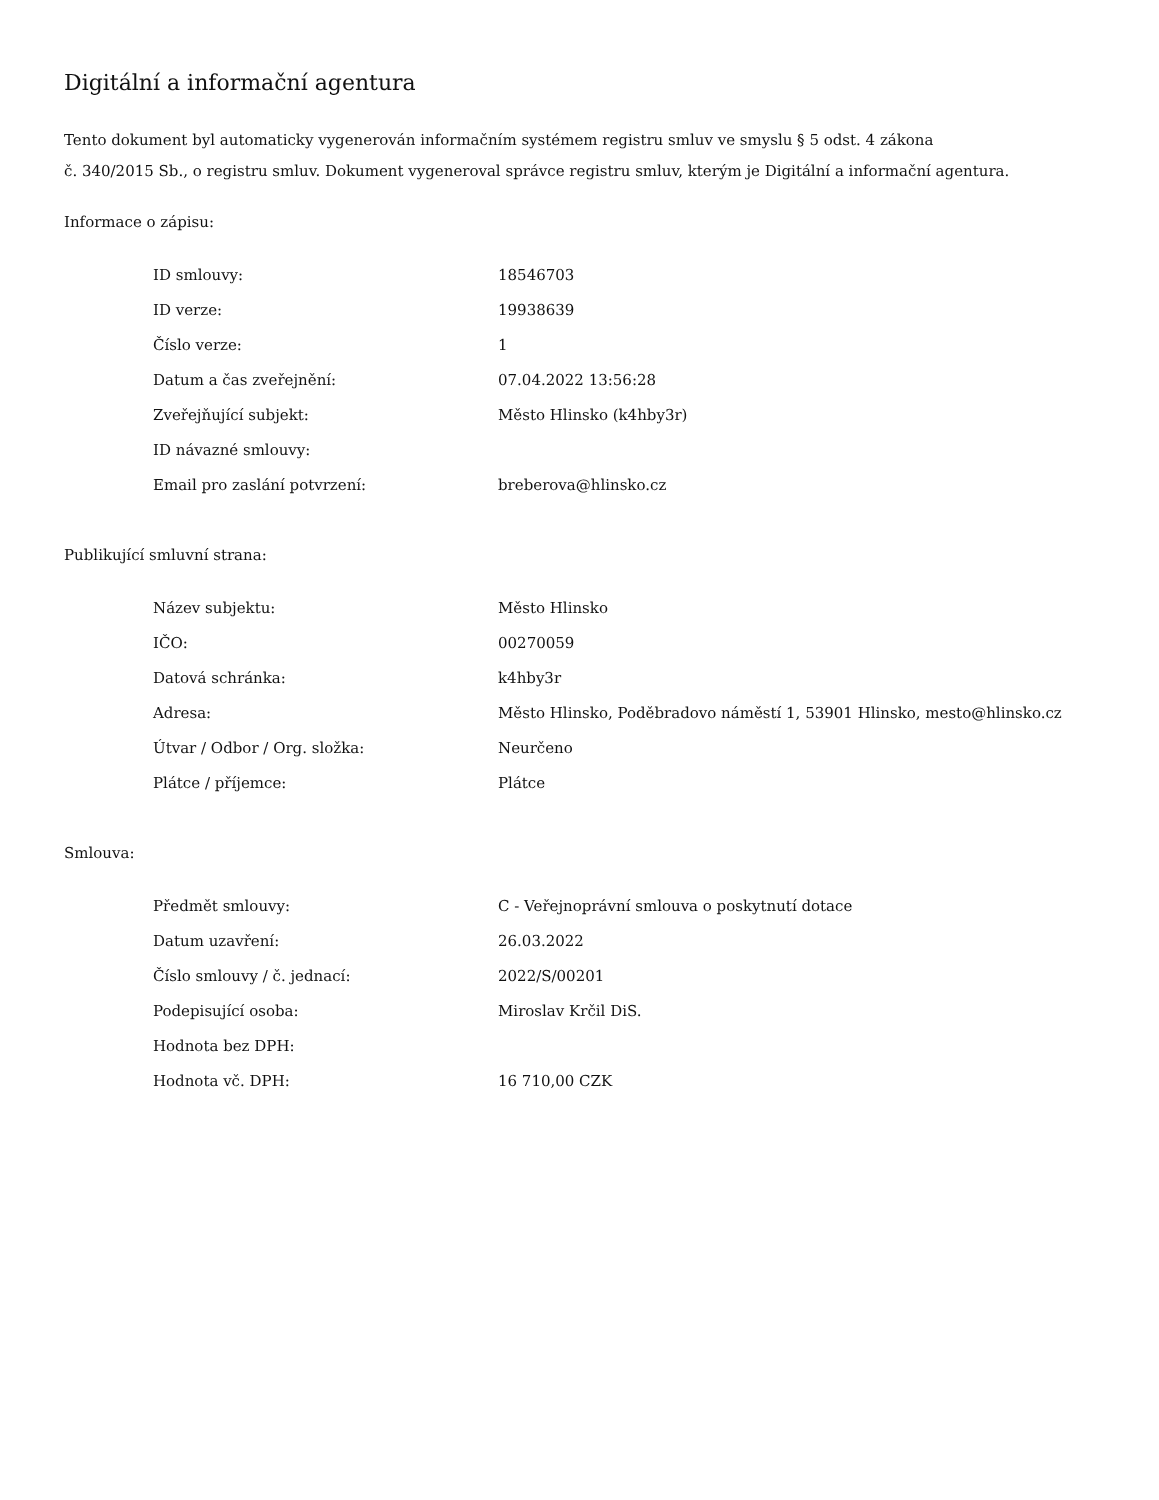Digitální a informační agentura
Tento dokument byl automaticky vygenerován informačním systémem registru smluv ve smyslu § 5 odst. 4 zákona
č. 340/2015 Sb., o registru smluv. Dokument vygeneroval správce registru smluv, kterým je Digitální a informační agentura.
Informace o zápisu:
| ID smlouvy: | 18546703 |
| ID verze: | 19938639 |
| Číslo verze: | 1 |
| Datum a čas zveřejnění: | 07.04.2022 13:56:28 |
| Zveřejňující subjekt: | Město Hlinsko (k4hby3r) |
| ID návazné smlouvy: | |
| Email pro zaslání potvrzení: | breberova@hlinsko.cz |
Publikující smluvní strana:
| Název subjektu: | Město Hlinsko |
| IČO: | 00270059 |
| Datová schránka: | k4hby3r |
| Adresa: | Město Hlinsko, Poděbradovo náměstí 1, 53901 Hlinsko, mesto@hlinsko.cz |
| Útvar / Odbor / Org. složka: | Neurčeno |
| Plátce / příjemce: | Plátce |
Smlouva:
| Předmět smlouvy: | C - Veřejnoprávní smlouva o poskytnutí dotace |
| Datum uzavření: | 26.03.2022 |
| Číslo smlouvy / č. jednací: | 2022/S/00201 |
| Podepisující osoba: | Miroslav Krčil DiS. |
| Hodnota bez DPH: | |
| Hodnota vč. DPH: | 16 710,00 CZK |